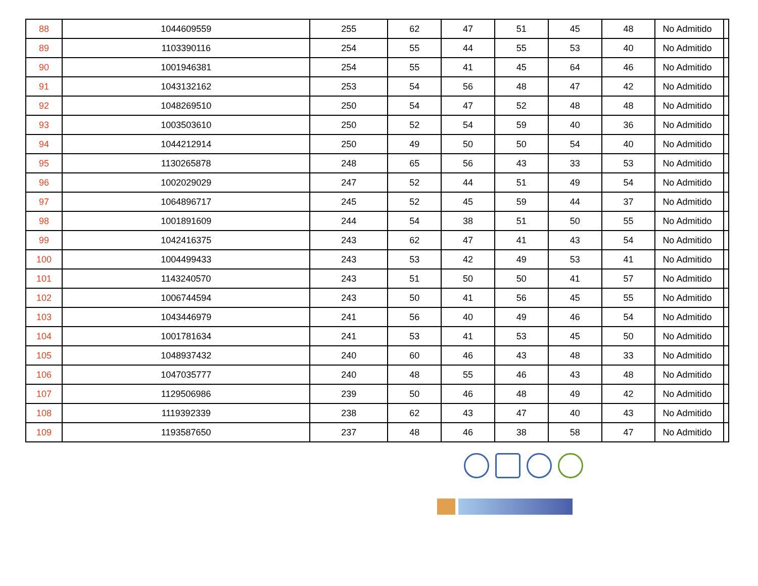| 88 | 1044609559 | 255 | 62 | 47 | 51 | 45 | 48 | No Admitido | |
| 89 | 1103390116 | 254 | 55 | 44 | 55 | 53 | 40 | No Admitido | |
| 90 | 1001946381 | 254 | 55 | 41 | 45 | 64 | 46 | No Admitido | |
| 91 | 1043132162 | 253 | 54 | 56 | 48 | 47 | 42 | No Admitido | |
| 92 | 1048269510 | 250 | 54 | 47 | 52 | 48 | 48 | No Admitido | |
| 93 | 1003503610 | 250 | 52 | 54 | 59 | 40 | 36 | No Admitido | |
| 94 | 1044212914 | 250 | 49 | 50 | 50 | 54 | 40 | No Admitido | |
| 95 | 1130265878 | 248 | 65 | 56 | 43 | 33 | 53 | No Admitido | |
| 96 | 1002029029 | 247 | 52 | 44 | 51 | 49 | 54 | No Admitido | |
| 97 | 1064896717 | 245 | 52 | 45 | 59 | 44 | 37 | No Admitido | |
| 98 | 1001891609 | 244 | 54 | 38 | 51 | 50 | 55 | No Admitido | |
| 99 | 1042416375 | 243 | 62 | 47 | 41 | 43 | 54 | No Admitido | |
| 100 | 1004499433 | 243 | 53 | 42 | 49 | 53 | 41 | No Admitido | |
| 101 | 1143240570 | 243 | 51 | 50 | 50 | 41 | 57 | No Admitido | |
| 102 | 1006744594 | 243 | 50 | 41 | 56 | 45 | 55 | No Admitido | |
| 103 | 1043446979 | 241 | 56 | 40 | 49 | 46 | 54 | No Admitido | |
| 104 | 1001781634 | 241 | 53 | 41 | 53 | 45 | 50 | No Admitido | |
| 105 | 1048937432 | 240 | 60 | 46 | 43 | 48 | 33 | No Admitido | |
| 106 | 1047035777 | 240 | 48 | 55 | 46 | 43 | 48 | No Admitido | |
| 107 | 1129506986 | 239 | 50 | 46 | 48 | 49 | 42 | No Admitido | |
| 108 | 1119392339 | 238 | 62 | 43 | 47 | 40 | 43 | No Admitido | |
| 109 | 1193587650 | 237 | 48 | 46 | 38 | 58 | 47 | No Admitido | |